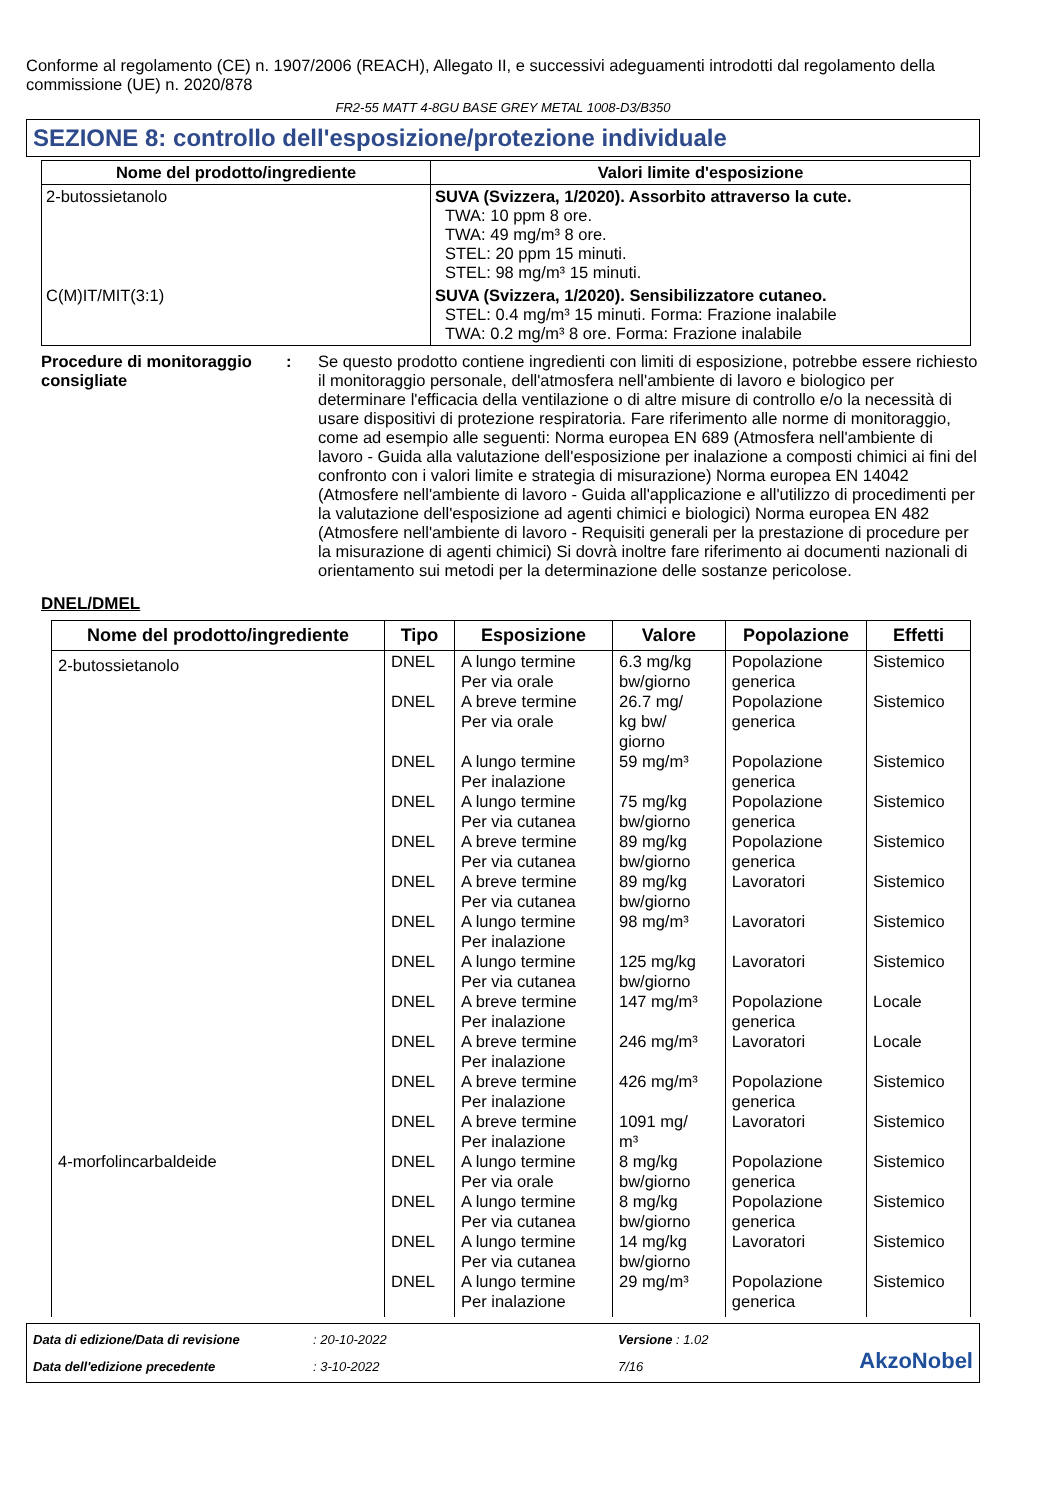Conforme al regolamento (CE) n. 1907/2006 (REACH), Allegato II, e successivi adeguamenti introdotti dal regolamento della commissione (UE) n. 2020/878
FR2-55 MATT 4-8GU BASE GREY METAL 1008-D3/B350
SEZIONE 8: controllo dell'esposizione/protezione individuale
| Nome del prodotto/ingrediente | Valori limite d'esposizione |
| --- | --- |
| 2-butossietanolo | SUVA (Svizzera, 1/2020). Assorbito attraverso la cute. TWA: 10 ppm 8 ore. TWA: 49 mg/m³ 8 ore. STEL: 20 ppm 15 minuti. STEL: 98 mg/m³ 15 minuti. |
| C(M)IT/MIT(3:1) | SUVA (Svizzera, 1/2020). Sensibilizzatore cutaneo. STEL: 0.4 mg/m³ 15 minuti. Forma: Frazione inalabile TWA: 0.2 mg/m³ 8 ore. Forma: Frazione inalabile |
Procedure di monitoraggio consigliate
: Se questo prodotto contiene ingredienti con limiti di esposizione, potrebbe essere richiesto il monitoraggio personale, dell'atmosfera nell'ambiente di lavoro e biologico per determinare l'efficacia della ventilazione o di altre misure di controllo e/o la necessità di usare dispositivi di protezione respiratoria. Fare riferimento alle norme di monitoraggio, come ad esempio alle seguenti: Norma europea EN 689 (Atmosfera nell'ambiente di lavoro - Guida alla valutazione dell'esposizione per inalazione a composti chimici ai fini del confronto con i valori limite e strategia di misurazione) Norma europea EN 14042 (Atmosfere nell'ambiente di lavoro - Guida all'applicazione e all'utilizzo di procedimenti per la valutazione dell'esposizione ad agenti chimici e biologici) Norma europea EN 482 (Atmosfere nell'ambiente di lavoro - Requisiti generali per la prestazione di procedure per la misurazione di agenti chimici) Si dovrà inoltre fare riferimento ai documenti nazionali di orientamento sui metodi per la determinazione delle sostanze pericolose.
DNEL/DMEL
| Nome del prodotto/ingrediente | Tipo | Esposizione | Valore | Popolazione | Effetti |
| --- | --- | --- | --- | --- | --- |
| 2-butossietanolo | DNEL | A lungo termine Per via orale | 6.3 mg/kg bw/giorno | Popolazione generica | Sistemico |
| | DNEL | A breve termine Per via orale | 26.7 mg/ kg bw/ giorno | Popolazione generica | Sistemico |
| | DNEL | A lungo termine Per inalazione | 59 mg/m³ | Popolazione generica | Sistemico |
| | DNEL | A lungo termine Per via cutanea | 75 mg/kg bw/giorno | Popolazione generica | Sistemico |
| | DNEL | A breve termine Per via cutanea | 89 mg/kg bw/giorno | Popolazione generica | Sistemico |
| | DNEL | A breve termine Per via cutanea | 89 mg/kg bw/giorno | Lavoratori | Sistemico |
| | DNEL | A lungo termine Per inalazione | 98 mg/m³ | Lavoratori | Sistemico |
| | DNEL | A lungo termine Per via cutanea | 125 mg/kg bw/giorno | Lavoratori | Sistemico |
| | DNEL | A breve termine Per inalazione | 147 mg/m³ | Popolazione generica | Locale |
| | DNEL | A breve termine Per inalazione | 246 mg/m³ | Lavoratori | Locale |
| | DNEL | A breve termine Per inalazione | 426 mg/m³ | Popolazione generica | Sistemico |
| | DNEL | A breve termine Per inalazione | 1091 mg/ m³ | Lavoratori | Sistemico |
| 4-morfolincarbaldeide | DNEL | A lungo termine Per via orale | 8 mg/kg bw/giorno | Popolazione generica | Sistemico |
| | DNEL | A lungo termine Per via cutanea | 8 mg/kg bw/giorno | Popolazione generica | Sistemico |
| | DNEL | A lungo termine Per via cutanea | 14 mg/kg bw/giorno | Lavoratori | Sistemico |
| | DNEL | A lungo termine Per inalazione | 29 mg/m³ | Popolazione generica | Sistemico |
Data di edizione/Data di revisione
: 20-10-2022
Versione : 1.02
AkzoNobel
Data dell'edizione precedente
: 3-10-2022
7/16